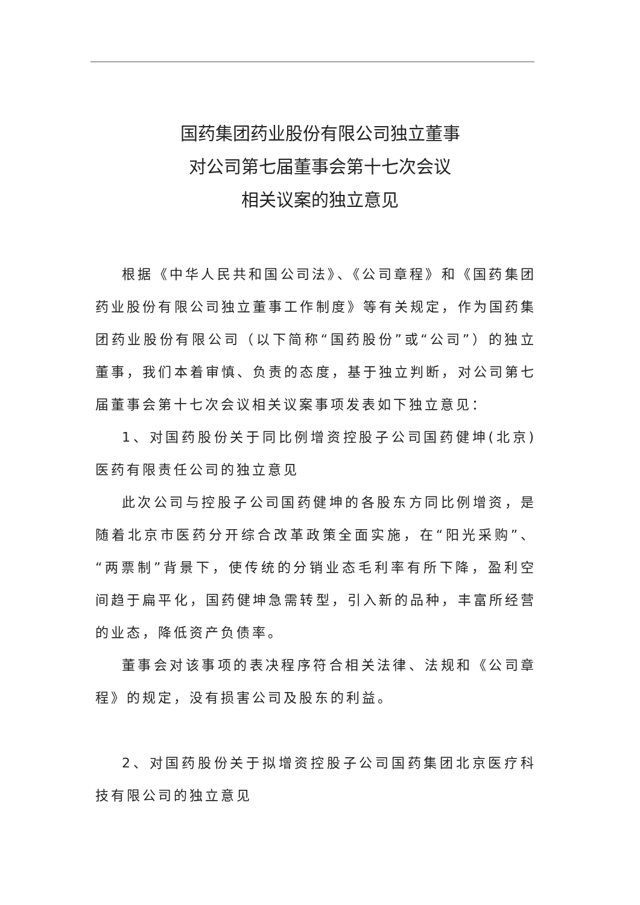国药集团药业股份有限公司独立董事
对公司第七届董事会第十七次会议
相关议案的独立意见
根据《中华人民共和国公司法》、《公司章程》和《国药集团药业股份有限公司独立董事工作制度》等有关规定，作为国药集团药业股份有限公司（以下简称“国药股份”或“公司”）的独立董事，我们本着审慎、负责的态度，基于独立判断，对公司第七届董事会第十七次会议相关议案事项发表如下独立意见：
1、对国药股份关于同比例增资控股子公司国药健坤(北京)医药有限责任公司的独立意见
此次公司与控股子公司国药健坤的各股东方同比例增资，是随着北京市医药分开综合改革政策全面实施，在“阳光采购”、“两票制”背景下，使传统的分销业态毛利率有所下降，盈利空间趋于扁平化，国药健坤急需转型，引入新的品种，丰富所经营的业态，降低资产负债率。
董事会对该事项的表决程序符合相关法律、法规和《公司章程》的规定，没有损害公司及股东的利益。
2、对国药股份关于拟增资控股子公司国药集团北京医疗科技有限公司的独立意见